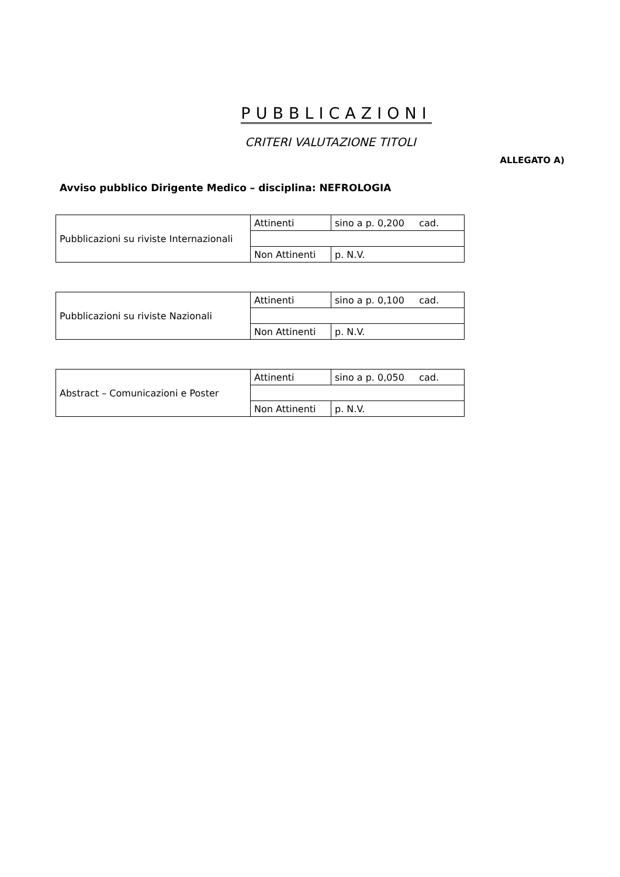PUBBLICAZIONI
CRITERI VALUTAZIONE TITOLI
ALLEGATO A)
Avviso pubblico Dirigente Medico – disciplina: NEFROLOGIA
| Pubblicazioni su riviste Internazionali | Attinenti | sino a p. 0,200 cad. |
| | Non Attinenti | p. N.V. |
| Pubblicazioni su riviste Nazionali | Attinenti | sino a p. 0,100 cad. |
| | Non Attinenti | p. N.V. |
| Abstract – Comunicazioni e Poster | Attinenti | sino a p. 0,050 cad. |
| | Non Attinenti | p. N.V. |